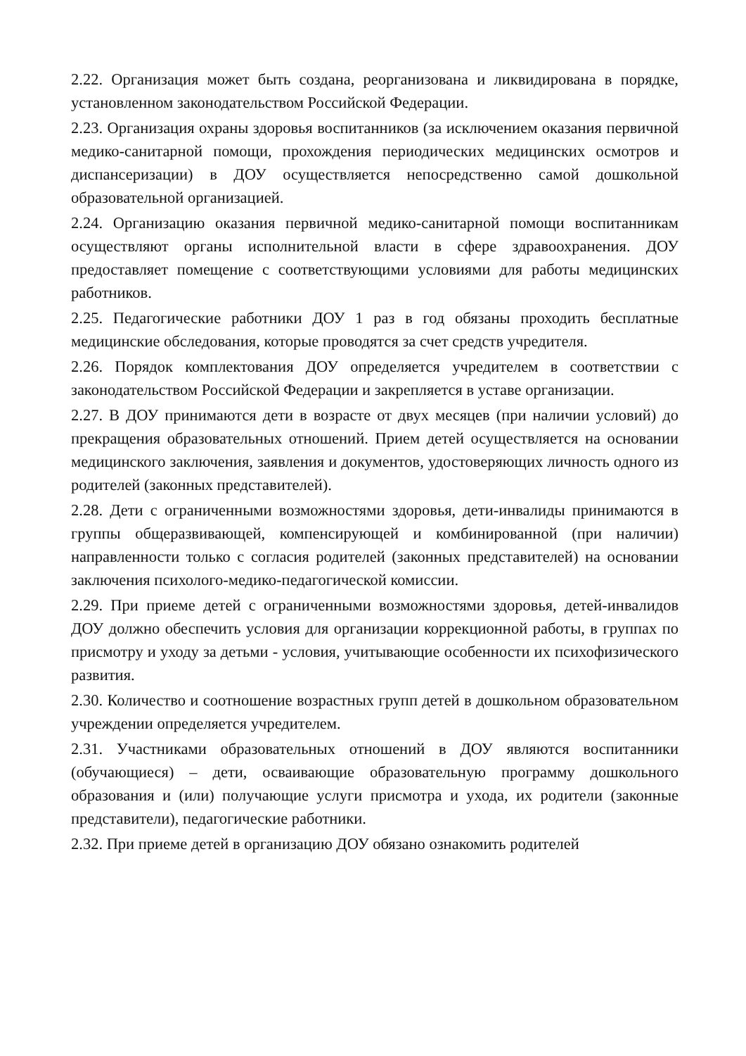2.22. Организация может быть создана, реорганизована и ликвидирована в порядке, установленном законодательством Российской Федерации.
2.23. Организация охраны здоровья воспитанников (за исключением оказания первичной медико-санитарной помощи, прохождения периодических медицинских осмотров и диспансеризации) в ДОУ осуществляется непосредственно самой дошкольной образовательной организацией.
2.24. Организацию оказания первичной медико-санитарной помощи воспитанникам осуществляют органы исполнительной власти в сфере здравоохранения. ДОУ предоставляет помещение с соответствующими условиями для работы медицинских работников.
2.25. Педагогические работники ДОУ 1 раз в год обязаны проходить бесплатные медицинские обследования, которые проводятся за счет средств учредителя.
2.26. Порядок комплектования ДОУ определяется учредителем в соответствии с законодательством Российской Федерации и закрепляется в уставе организации.
2.27. В ДОУ принимаются дети в возрасте от двух месяцев (при наличии условий) до прекращения образовательных отношений. Прием детей осуществляется на основании медицинского заключения, заявления и документов, удостоверяющих личность одного из родителей (законных представителей).
2.28. Дети с ограниченными возможностями здоровья, дети-инвалиды принимаются в группы общеразвивающей, компенсирующей и комбинированной (при наличии) направленности только с согласия родителей (законных представителей) на основании заключения психолого-медико-педагогической комиссии.
2.29. При приеме детей с ограниченными возможностями здоровья, детей-инвалидов ДОУ должно обеспечить условия для организации коррекционной работы, в группах по присмотру и уходу за детьми - условия, учитывающие особенности их психофизического развития.
2.30. Количество и соотношение возрастных групп детей в дошкольном образовательном учреждении определяется учредителем.
2.31. Участниками образовательных отношений в ДОУ являются воспитанники (обучающиеся) – дети, осваивающие образовательную программу дошкольного образования и (или) получающие услуги присмотра и ухода, их родители (законные представители), педагогические работники.
2.32. При приеме детей в организацию ДОУ обязано ознакомить родителей